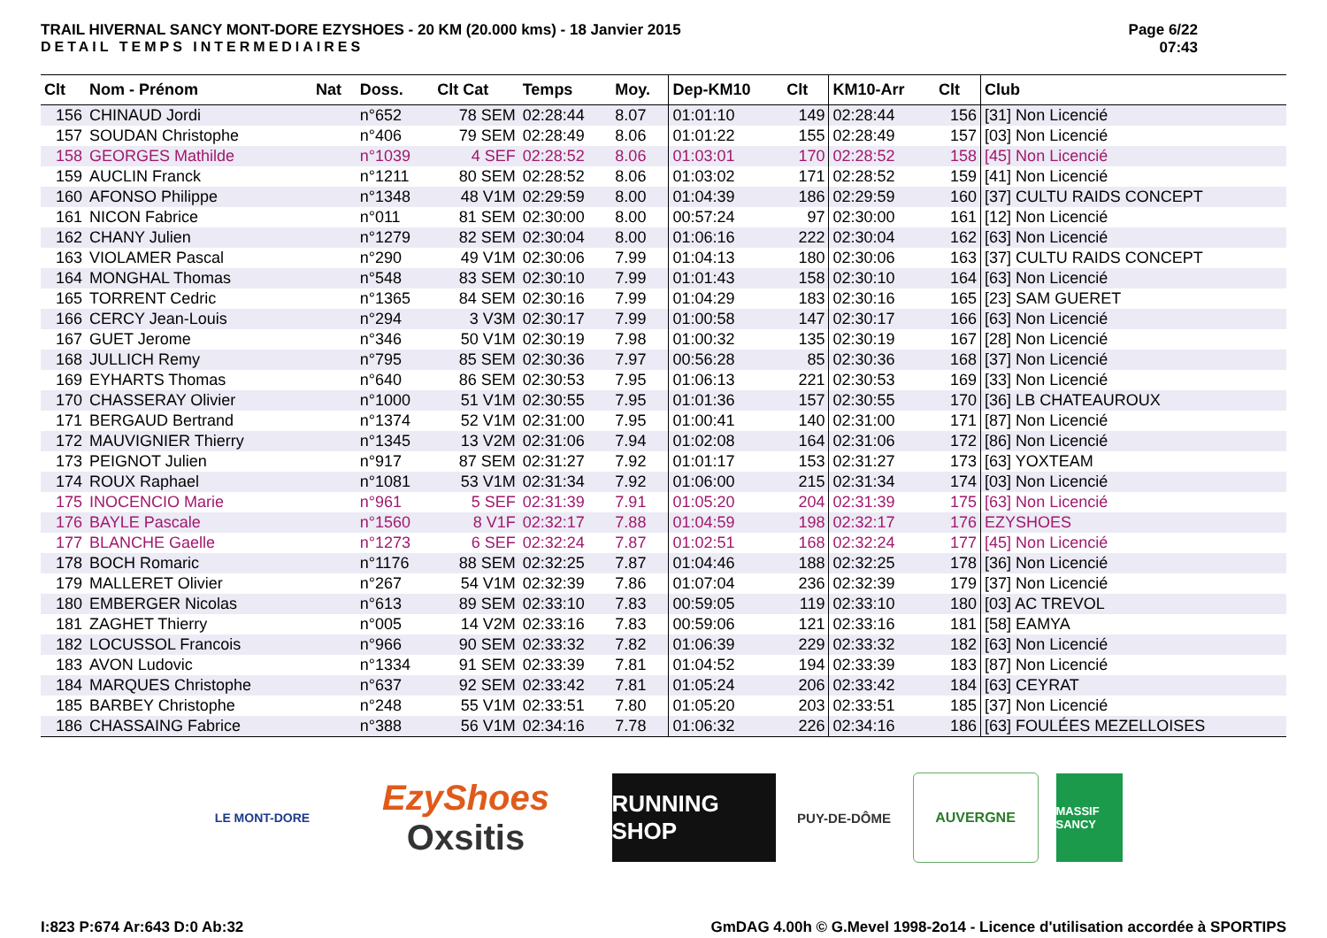TRAIL HIVERNAL SANCY MONT-DORE EZYSHOES - 20 KM (20.000 kms) - 18 Janvier 2015
DETAIL TEMPS INTERMEDIAIRES
Page 6/22
07:43
| Clt | Nom - Prénom | Nat | Doss. | Clt Cat | Temps | Moy. | Dep-KM10 | Clt | KM10-Arr | Clt | Club |
| --- | --- | --- | --- | --- | --- | --- | --- | --- | --- | --- | --- |
| 156 | CHINAUD Jordi | | n°652 | 78 SEM | 02:28:44 | 8.07 | 01:01:10 | 149 | 02:28:44 | 156 | [31] Non Licencié |
| 157 | SOUDAN Christophe | | n°406 | 79 SEM | 02:28:49 | 8.06 | 01:01:22 | 155 | 02:28:49 | 157 | [03] Non Licencié |
| 158 | GEORGES Mathilde | | n°1039 | 4 SEF | 02:28:52 | 8.06 | 01:03:01 | 170 | 02:28:52 | 158 | [45] Non Licencié |
| 159 | AUCLIN Franck | | n°1211 | 80 SEM | 02:28:52 | 8.06 | 01:03:02 | 171 | 02:28:52 | 159 | [41] Non Licencié |
| 160 | AFONSO Philippe | | n°1348 | 48 V1M | 02:29:59 | 8.00 | 01:04:39 | 186 | 02:29:59 | 160 | [37] CULTU RAIDS CONCEPT |
| 161 | NICON Fabrice | | n°011 | 81 SEM | 02:30:00 | 8.00 | 00:57:24 | 97 | 02:30:00 | 161 | [12] Non Licencié |
| 162 | CHANY Julien | | n°1279 | 82 SEM | 02:30:04 | 8.00 | 01:06:16 | 222 | 02:30:04 | 162 | [63] Non Licencié |
| 163 | VIOLAMER Pascal | | n°290 | 49 V1M | 02:30:06 | 7.99 | 01:04:13 | 180 | 02:30:06 | 163 | [37] CULTU RAIDS CONCEPT |
| 164 | MONGHAL Thomas | | n°548 | 83 SEM | 02:30:10 | 7.99 | 01:01:43 | 158 | 02:30:10 | 164 | [63] Non Licencié |
| 165 | TORRENT Cedric | | n°1365 | 84 SEM | 02:30:16 | 7.99 | 01:04:29 | 183 | 02:30:16 | 165 | [23] SAM GUERET |
| 166 | CERCY Jean-Louis | | n°294 | 3 V3M | 02:30:17 | 7.99 | 01:00:58 | 147 | 02:30:17 | 166 | [63] Non Licencié |
| 167 | GUET Jerome | | n°346 | 50 V1M | 02:30:19 | 7.98 | 01:00:32 | 135 | 02:30:19 | 167 | [28] Non Licencié |
| 168 | JULLICH Remy | | n°795 | 85 SEM | 02:30:36 | 7.97 | 00:56:28 | 85 | 02:30:36 | 168 | [37] Non Licencié |
| 169 | EYHARTS Thomas | | n°640 | 86 SEM | 02:30:53 | 7.95 | 01:06:13 | 221 | 02:30:53 | 169 | [33] Non Licencié |
| 170 | CHASSERAY Olivier | | n°1000 | 51 V1M | 02:30:55 | 7.95 | 01:01:36 | 157 | 02:30:55 | 170 | [36] LB CHATEAUROUX |
| 171 | BERGAUD Bertrand | | n°1374 | 52 V1M | 02:31:00 | 7.95 | 01:00:41 | 140 | 02:31:00 | 171 | [87] Non Licencié |
| 172 | MAUVIGNIER Thierry | | n°1345 | 13 V2M | 02:31:06 | 7.94 | 01:02:08 | 164 | 02:31:06 | 172 | [86] Non Licencié |
| 173 | PEIGNOT Julien | | n°917 | 87 SEM | 02:31:27 | 7.92 | 01:01:17 | 153 | 02:31:27 | 173 | [63] YOXTEAM |
| 174 | ROUX Raphael | | n°1081 | 53 V1M | 02:31:34 | 7.92 | 01:06:00 | 215 | 02:31:34 | 174 | [03] Non Licencié |
| 175 | INOCENCIO Marie | | n°961 | 5 SEF | 02:31:39 | 7.91 | 01:05:20 | 204 | 02:31:39 | 175 | [63] Non Licencié |
| 176 | BAYLE Pascale | | n°1560 | 8 V1F | 02:32:17 | 7.88 | 01:04:59 | 198 | 02:32:17 | 176 | EZYSHOES |
| 177 | BLANCHE Gaelle | | n°1273 | 6 SEF | 02:32:24 | 7.87 | 01:02:51 | 168 | 02:32:24 | 177 | [45] Non Licencié |
| 178 | BOCH Romaric | | n°1176 | 88 SEM | 02:32:25 | 7.87 | 01:04:46 | 188 | 02:32:25 | 178 | [36] Non Licencié |
| 179 | MALLERET Olivier | | n°267 | 54 V1M | 02:32:39 | 7.86 | 01:07:04 | 236 | 02:32:39 | 179 | [37] Non Licencié |
| 180 | EMBERGER Nicolas | | n°613 | 89 SEM | 02:33:10 | 7.83 | 00:59:05 | 119 | 02:33:10 | 180 | [03] AC TREVOL |
| 181 | ZAGHET Thierry | | n°005 | 14 V2M | 02:33:16 | 7.83 | 00:59:06 | 121 | 02:33:16 | 181 | [58] EAMYA |
| 182 | LOCUSSOL Francois | | n°966 | 90 SEM | 02:33:32 | 7.82 | 01:06:39 | 229 | 02:33:32 | 182 | [63] Non Licencié |
| 183 | AVON Ludovic | | n°1334 | 91 SEM | 02:33:39 | 7.81 | 01:04:52 | 194 | 02:33:39 | 183 | [87] Non Licencié |
| 184 | MARQUES Christophe | | n°637 | 92 SEM | 02:33:42 | 7.81 | 01:05:24 | 206 | 02:33:42 | 184 | [63] CEYRAT |
| 185 | BARBEY Christophe | | n°248 | 55 V1M | 02:33:51 | 7.80 | 01:05:20 | 203 | 02:33:51 | 185 | [37] Non Licencié |
| 186 | CHASSAING Fabrice | | n°388 | 56 V1M | 02:34:16 | 7.78 | 01:06:32 | 226 | 02:34:16 | 186 | [63] FOULÉES MEZELLOISES |
LE MONT-DORE
EzyShoes
Oxsitis
RUNNING SHOP
PUY-DE-DÔME AUVERGNE
MASSIF SANCY
I:823 P:674 Ar:643 D:0 Ab:32 GmDAG 4.00h © G.Mevel 1998-2o14 - Licence d'utilisation accordée à SPORTIPS